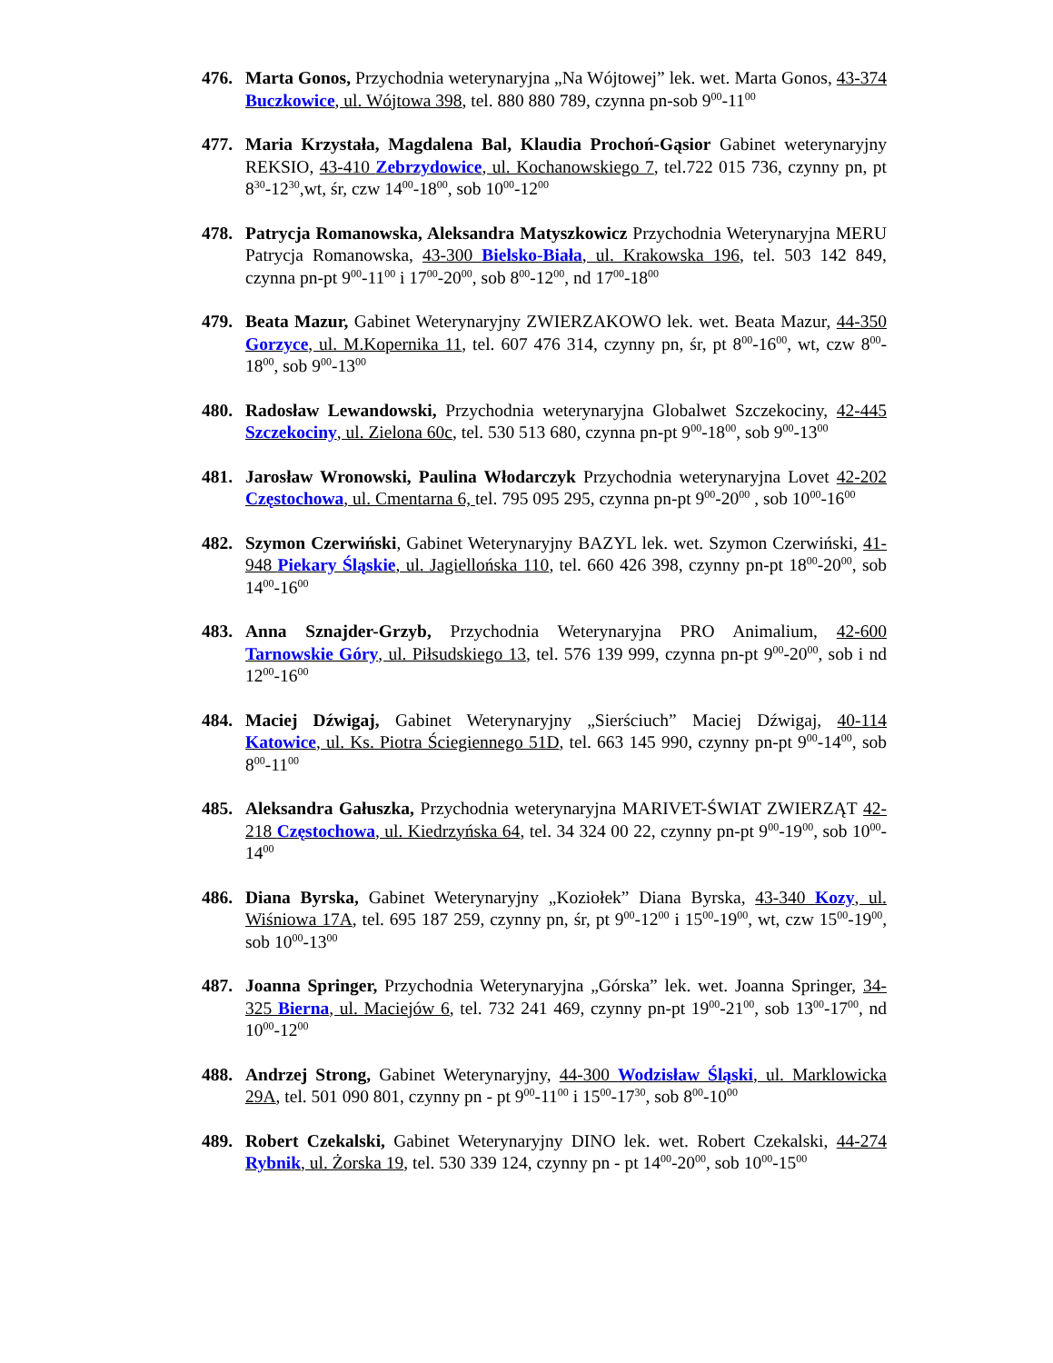476. Marta Gonos, Przychodnia weterynaryjna „Na Wójtowej” lek. wet. Marta Gonos, 43-374 Buczkowice, ul. Wójtowa 398, tel. 880 880 789, czynna pn-sob 9<sup>00</sup>-11<sup>00</sup>
477. Maria Krzystała, Magdalena Bal, Klaudia Prochoń-Gąsior Gabinet weterynaryjny REKSIO, 43-410 Zebrzydowice, ul. Kochanowskiego 7, tel.722 015 736, czynny pn, pt 8<sup>30</sup>-12<sup>30</sup>,wt, śr, czw 14<sup>00</sup>-18<sup>00</sup>, sob 10<sup>00</sup>-12<sup>00</sup>
478. Patrycja Romanowska, Aleksandra Matyszkowicz Przychodnia Weterynaryjna MERU Patrycja Romanowska, 43-300 Bielsko-Biała, ul. Krakowska 196, tel. 503 142 849, czynna pn-pt 9<sup>00</sup>-11<sup>00</sup> i 17<sup>00</sup>-20<sup>00</sup>, sob 8<sup>00</sup>-12<sup>00</sup>, nd 17<sup>00</sup>-18<sup>00</sup>
479. Beata Mazur, Gabinet Weterynaryjny ZWIERZAKOWO lek. wet. Beata Mazur, 44-350 Gorzyce, ul. M.Kopernika 11, tel. 607 476 314, czynny pn, śr, pt 8<sup>00</sup>-16<sup>00</sup>, wt, czw 8<sup>00</sup>-18<sup>00</sup>, sob 9<sup>00</sup>-13<sup>00</sup>
480. Radosław Lewandowski, Przychodnia weterynaryjna Globalwet Szczekociny, 42-445 Szczekociny, ul. Zielona 60c, tel. 530 513 680, czynna pn-pt 9<sup>00</sup>-18<sup>00</sup>, sob 9<sup>00</sup>-13<sup>00</sup>
481. Jarosław Wronowski, Paulina Włodarczyk Przychodnia weterynaryjna Lovet 42-202 Częstochowa, ul. Cmentarna 6, tel. 795 095 295, czynna pn-pt 9<sup>00</sup>-20<sup>00</sup> , sob 10<sup>00</sup>-16<sup>00</sup>
482. Szymon Czerwiński, Gabinet Weterynaryjny BAZYL lek. wet. Szymon Czerwiński, 41-948 Piekary Śląskie, ul. Jagiellońska 110, tel. 660 426 398, czynny pn-pt 18<sup>00</sup>-20<sup>00</sup>, sob 14<sup>00</sup>-16<sup>00</sup>
483. Anna Sznajder-Grzyb, Przychodnia Weterynaryjna PRO Animalium, 42-600 Tarnowskie Góry, ul. Piłsudskiego 13, tel. 576 139 999, czynna pn-pt 9<sup>00</sup>-20<sup>00</sup>, sob i nd 12<sup>00</sup>-16<sup>00</sup>
484. Maciej Dźwigaj, Gabinet Weterynaryjny „Sierściuch” Maciej Dźwigaj, 40-114 Katowice, ul. Ks. Piotra Ściegiennego 51D, tel. 663 145 990, czynny pn-pt 9<sup>00</sup>-14<sup>00</sup>, sob 8<sup>00</sup>-11<sup>00</sup>
485. Aleksandra Gałuszka, Przychodnia weterynaryjna MARIVET-ŚWIAT ZWIERZĄT 42-218 Częstochowa, ul. Kiedrzyńska 64, tel. 34 324 00 22, czynny pn-pt 9<sup>00</sup>-19<sup>00</sup>, sob 10<sup>00</sup>-14<sup>00</sup>
486. Diana Byrska, Gabinet Weterynaryjny „Koziołek” Diana Byrska, 43-340 Kozy, ul. Wiśniowa 17A, tel. 695 187 259, czynny pn, śr, pt 9<sup>00</sup>-12<sup>00</sup> i 15<sup>00</sup>-19<sup>00</sup>, wt, czw 15<sup>00</sup>-19<sup>00</sup>, sob 10<sup>00</sup>-13<sup>00</sup>
487. Joanna Springer, Przychodnia Weterynaryjna „Górska” lek. wet. Joanna Springer, 34-325 Bierna, ul. Maciejów 6, tel. 732 241 469, czynny pn-pt 19<sup>00</sup>-21<sup>00</sup>, sob 13<sup>00</sup>-17<sup>00</sup>, nd 10<sup>00</sup>-12<sup>00</sup>
488. Andrzej Strong, Gabinet Weterynaryjny, 44-300 Wodzisław Śląski, ul. Marklowicka 29A, tel. 501 090 801, czynny pn - pt 9<sup>00</sup>-11<sup>00</sup> i 15<sup>00</sup>-17<sup>30</sup>, sob 8<sup>00</sup>-10<sup>00</sup>
489. Robert Czekalski, Gabinet Weterynaryjny DINO lek. wet. Robert Czekalski, 44-274 Rybnik, ul. Żorska 19, tel. 530 339 124, czynny pn - pt 14<sup>00</sup>-20<sup>00</sup>, sob 10<sup>00</sup>-15<sup>00</sup>